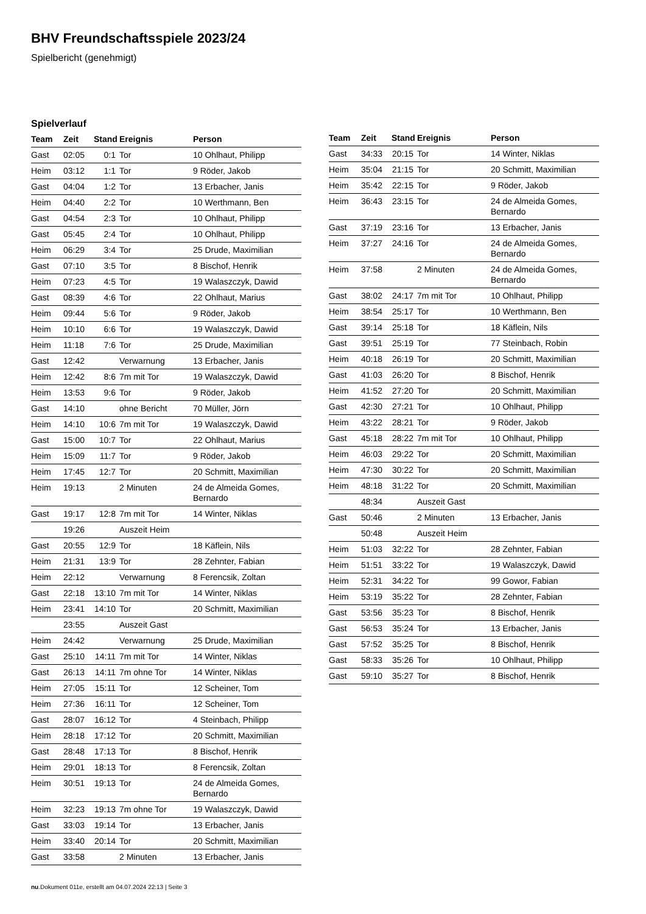BHV Freundschaftsspiele 2023/24
Spielbericht (genehmigt)
Spielverlauf
| Team | Zeit | Stand | Ereignis | Person |
| --- | --- | --- | --- | --- |
| Gast | 02:05 | 0:1 | Tor | 10 Ohlhaut, Philipp |
| Heim | 03:12 | 1:1 | Tor | 9 Röder, Jakob |
| Gast | 04:04 | 1:2 | Tor | 13 Erbacher, Janis |
| Heim | 04:40 | 2:2 | Tor | 10 Werthmann, Ben |
| Gast | 04:54 | 2:3 | Tor | 10 Ohlhaut, Philipp |
| Gast | 05:45 | 2:4 | Tor | 10 Ohlhaut, Philipp |
| Heim | 06:29 | 3:4 | Tor | 25 Drude, Maximilian |
| Gast | 07:10 | 3:5 | Tor | 8 Bischof, Henrik |
| Heim | 07:23 | 4:5 | Tor | 19 Walaszczyk, Dawid |
| Gast | 08:39 | 4:6 | Tor | 22 Ohlhaut, Marius |
| Heim | 09:44 | 5:6 | Tor | 9 Röder, Jakob |
| Heim | 10:10 | 6:6 | Tor | 19 Walaszczyk, Dawid |
| Heim | 11:18 | 7:6 | Tor | 25 Drude, Maximilian |
| Gast | 12:42 | | Verwarnung | 13 Erbacher, Janis |
| Heim | 12:42 | 8:6 | 7m mit Tor | 19 Walaszczyk, Dawid |
| Heim | 13:53 | 9:6 | Tor | 9 Röder, Jakob |
| Gast | 14:10 | | ohne Bericht | 70 Müller, Jörn |
| Heim | 14:10 | 10:6 | 7m mit Tor | 19 Walaszczyk, Dawid |
| Gast | 15:00 | 10:7 | Tor | 22 Ohlhaut, Marius |
| Heim | 15:09 | 11:7 | Tor | 9 Röder, Jakob |
| Heim | 17:45 | 12:7 | Tor | 20 Schmitt, Maximilian |
| Heim | 19:13 | | 2 Minuten | 24 de Almeida Gomes, Bernardo |
| Gast | 19:17 | 12:8 | 7m mit Tor | 14 Winter, Niklas |
| | 19:26 | | Auszeit Heim | |
| Gast | 20:55 | 12:9 | Tor | 18 Käflein, Nils |
| Heim | 21:31 | 13:9 | Tor | 28 Zehnter, Fabian |
| Heim | 22:12 | | Verwarnung | 8 Ferencsik, Zoltan |
| Gast | 22:18 | 13:10 | 7m mit Tor | 14 Winter, Niklas |
| Heim | 23:41 | 14:10 | Tor | 20 Schmitt, Maximilian |
| | 23:55 | | Auszeit Gast | |
| Heim | 24:42 | | Verwarnung | 25 Drude, Maximilian |
| Gast | 25:10 | 14:11 | 7m mit Tor | 14 Winter, Niklas |
| Gast | 26:13 | 14:11 | 7m ohne Tor | 14 Winter, Niklas |
| Heim | 27:05 | 15:11 | Tor | 12 Scheiner, Tom |
| Heim | 27:36 | 16:11 | Tor | 12 Scheiner, Tom |
| Gast | 28:07 | 16:12 | Tor | 4 Steinbach, Philipp |
| Heim | 28:18 | 17:12 | Tor | 20 Schmitt, Maximilian |
| Gast | 28:48 | 17:13 | Tor | 8 Bischof, Henrik |
| Heim | 29:01 | 18:13 | Tor | 8 Ferencsik, Zoltan |
| Heim | 30:51 | 19:13 | Tor | 24 de Almeida Gomes, Bernardo |
| Heim | 32:23 | 19:13 | 7m ohne Tor | 19 Walaszczyk, Dawid |
| Gast | 33:03 | 19:14 | Tor | 13 Erbacher, Janis |
| Heim | 33:40 | 20:14 | Tor | 20 Schmitt, Maximilian |
| Gast | 33:58 | | 2 Minuten | 13 Erbacher, Janis |
| Team | Zeit | Stand | Ereignis | Person |
| --- | --- | --- | --- | --- |
| Gast | 34:33 | 20:15 | Tor | 14 Winter, Niklas |
| Heim | 35:04 | 21:15 | Tor | 20 Schmitt, Maximilian |
| Heim | 35:42 | 22:15 | Tor | 9 Röder, Jakob |
| Heim | 36:43 | 23:15 | Tor | 24 de Almeida Gomes, Bernardo |
| Gast | 37:19 | 23:16 | Tor | 13 Erbacher, Janis |
| Heim | 37:27 | 24:16 | Tor | 24 de Almeida Gomes, Bernardo |
| Heim | 37:58 | | 2 Minuten | 24 de Almeida Gomes, Bernardo |
| Gast | 38:02 | 24:17 | 7m mit Tor | 10 Ohlhaut, Philipp |
| Heim | 38:54 | 25:17 | Tor | 10 Werthmann, Ben |
| Gast | 39:14 | 25:18 | Tor | 18 Käflein, Nils |
| Gast | 39:51 | 25:19 | Tor | 77 Steinbach, Robin |
| Heim | 40:18 | 26:19 | Tor | 20 Schmitt, Maximilian |
| Gast | 41:03 | 26:20 | Tor | 8 Bischof, Henrik |
| Heim | 41:52 | 27:20 | Tor | 20 Schmitt, Maximilian |
| Gast | 42:30 | 27:21 | Tor | 10 Ohlhaut, Philipp |
| Heim | 43:22 | 28:21 | Tor | 9 Röder, Jakob |
| Gast | 45:18 | 28:22 | 7m mit Tor | 10 Ohlhaut, Philipp |
| Heim | 46:03 | 29:22 | Tor | 20 Schmitt, Maximilian |
| Heim | 47:30 | 30:22 | Tor | 20 Schmitt, Maximilian |
| Heim | 48:18 | 31:22 | Tor | 20 Schmitt, Maximilian |
| | 48:34 | | Auszeit Gast | |
| Gast | 50:46 | | 2 Minuten | 13 Erbacher, Janis |
| | 50:48 | | Auszeit Heim | |
| Heim | 51:03 | 32:22 | Tor | 28 Zehnter, Fabian |
| Heim | 51:51 | 33:22 | Tor | 19 Walaszczyk, Dawid |
| Heim | 52:31 | 34:22 | Tor | 99 Gowor, Fabian |
| Heim | 53:19 | 35:22 | Tor | 28 Zehnter, Fabian |
| Gast | 53:56 | 35:23 | Tor | 8 Bischof, Henrik |
| Gast | 56:53 | 35:24 | Tor | 13 Erbacher, Janis |
| Gast | 57:52 | 35:25 | Tor | 8 Bischof, Henrik |
| Gast | 58:33 | 35:26 | Tor | 10 Ohlhaut, Philipp |
| Gast | 59:10 | 35:27 | Tor | 8 Bischof, Henrik |
nu.Dokument 011e, erstellt am 04.07.2024 22:13 | Seite 3